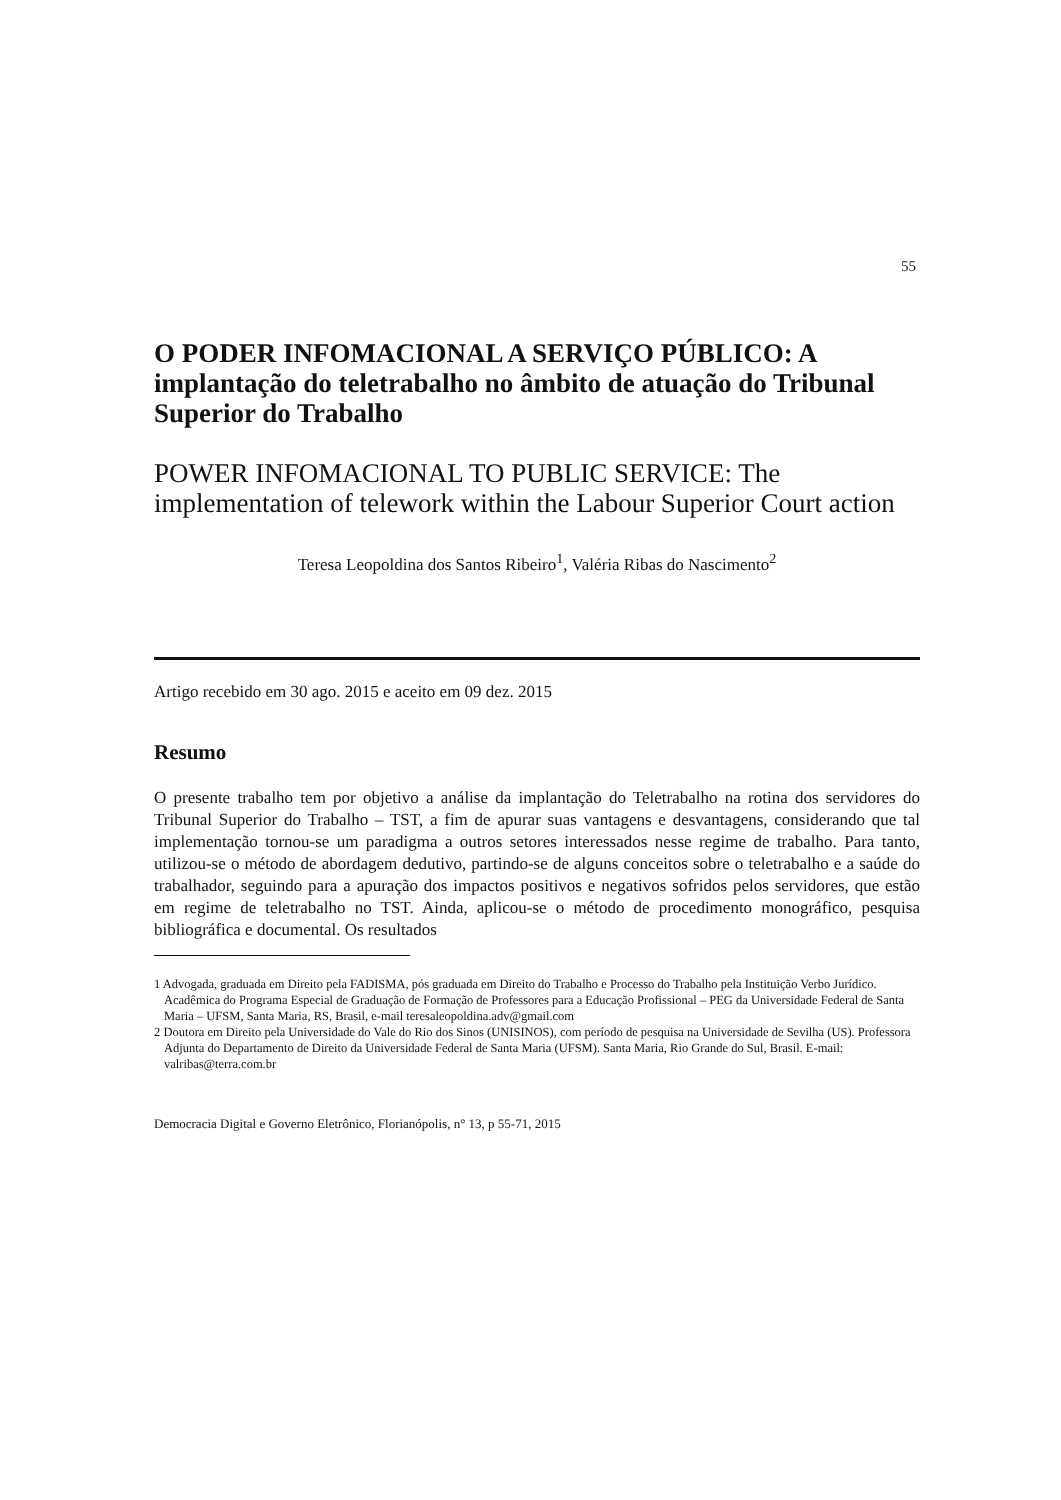55
O PODER INFOMACIONAL A SERVIÇO PÚBLICO: A implantação do teletrabalho no âmbito de atuação do Tribunal Superior do Trabalho
POWER INFOMACIONAL TO PUBLIC SERVICE: The implementation of telework within the Labour Superior Court action
Teresa Leopoldina dos Santos Ribeiro<sup>1</sup>, Valéria Ribas do Nascimento<sup>2</sup>
Artigo recebido em 30 ago. 2015 e aceito em 09 dez. 2015
Resumo
O presente trabalho tem por objetivo a análise da implantação do Teletrabalho na rotina dos servidores do Tribunal Superior do Trabalho – TST, a fim de apurar suas vantagens e desvantagens, considerando que tal implementação tornou-se um paradigma a outros setores interessados nesse regime de trabalho. Para tanto, utilizou-se o método de abordagem dedutivo, partindo-se de alguns conceitos sobre o teletrabalho e a saúde do trabalhador, seguindo para a apuração dos impactos positivos e negativos sofridos pelos servidores, que estão em regime de teletrabalho no TST. Ainda, aplicou-se o método de procedimento monográfico, pesquisa bibliográfica e documental. Os resultados
1 Advogada, graduada em Direito pela FADISMA, pós graduada em Direito do Trabalho e Processo do Trabalho pela Instituição Verbo Jurídico. Acadêmica do Programa Especial de Graduação de Formação de Professores para a Educação Profissional – PEG da Universidade Federal de Santa Maria – UFSM, Santa Maria, RS, Brasil, e-mail teresaleopoldina.adv@gmail.com
2 Doutora em Direito pela Universidade do Vale do Rio dos Sinos (UNISINOS), com período de pesquisa na Universidade de Sevilha (US). Professora Adjunta do Departamento de Direito da Universidade Federal de Santa Maria (UFSM). Santa Maria, Rio Grande do Sul, Brasil. E-mail: valribas@terra.com.br
Democracia Digital e Governo Eletrônico, Florianópolis, n° 13, p 55-71, 2015